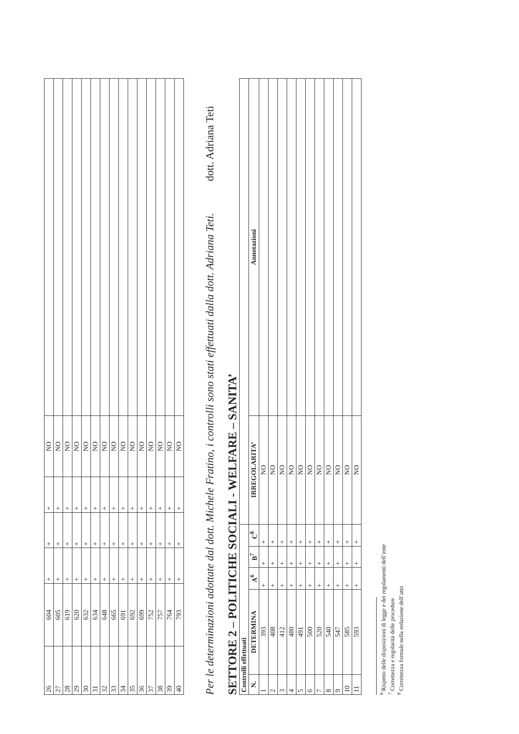| 26 | 604 | + | + | + | NO | |
| 27 | 605 | + | + | + | NO | |
| 28 | 619 | + | + | + | NO | |
| 29 | 620 | + | + | + | NO | |
| 30 | 632 | + | + | + | NO | |
| 31 | 634 | + | + | + | NO | |
| 32 | 648 | + | + | + | NO | |
| 33 | 665 | + | + | + | NO | |
| 34 | 691 | + | + | + | NO | |
| 35 | 692 | + | + | + | NO | |
| 36 | 699 | + | + | + | NO | |
| 37 | 752 | + | + | + | NO | |
| 38 | 757 | + | + | + | NO | |
| 39 | 764 | + | + | + | NO | |
| 40 | 793 | + | + | + | NO | |
Per le determinazioni adottate dal dott. Michele Fratino, i controlli sono stati effettuati dalla dott. Adriana Teti. dott. Adriana Teti
SETTORE 2 – POLITICHE SOCIALI - WELFARE – SANITA’
| Controlli effettuati | | | | | | |
| --- | --- | --- | --- | --- | --- | --- |
| N. | DETERMINA | A<sup>6</sup> | B<sup>7</sup> | C<sup>8</sup> | IRREGOLARITA’ | Annotazioni |
| 1 | 393 | + | + | + | NO | |
| 2 | 408 | + | + | + | NO | |
| 3 | 412 | + | + | + | NO | |
| 4 | 480 | + | + | + | NO | |
| 5 | 491 | + | + | + | NO | |
| 6 | 500 | + | + | + | NO | |
| 7 | 520 | + | + | + | NO | |
| 8 | 540 | + | + | + | NO | |
| 9 | 547 | + | + | + | NO | |
| 10 | 585 | + | + | + | NO | |
| 11 | 593 | + | + | + | NO | |
<sup>6</sup> Rispetto delle disposizioni di legge e dei regolamenti dell’ente
<sup>7</sup> Correttezza e regolarità delle procedure
<sup>8</sup> Correttezza formale nella redazione dell’atto